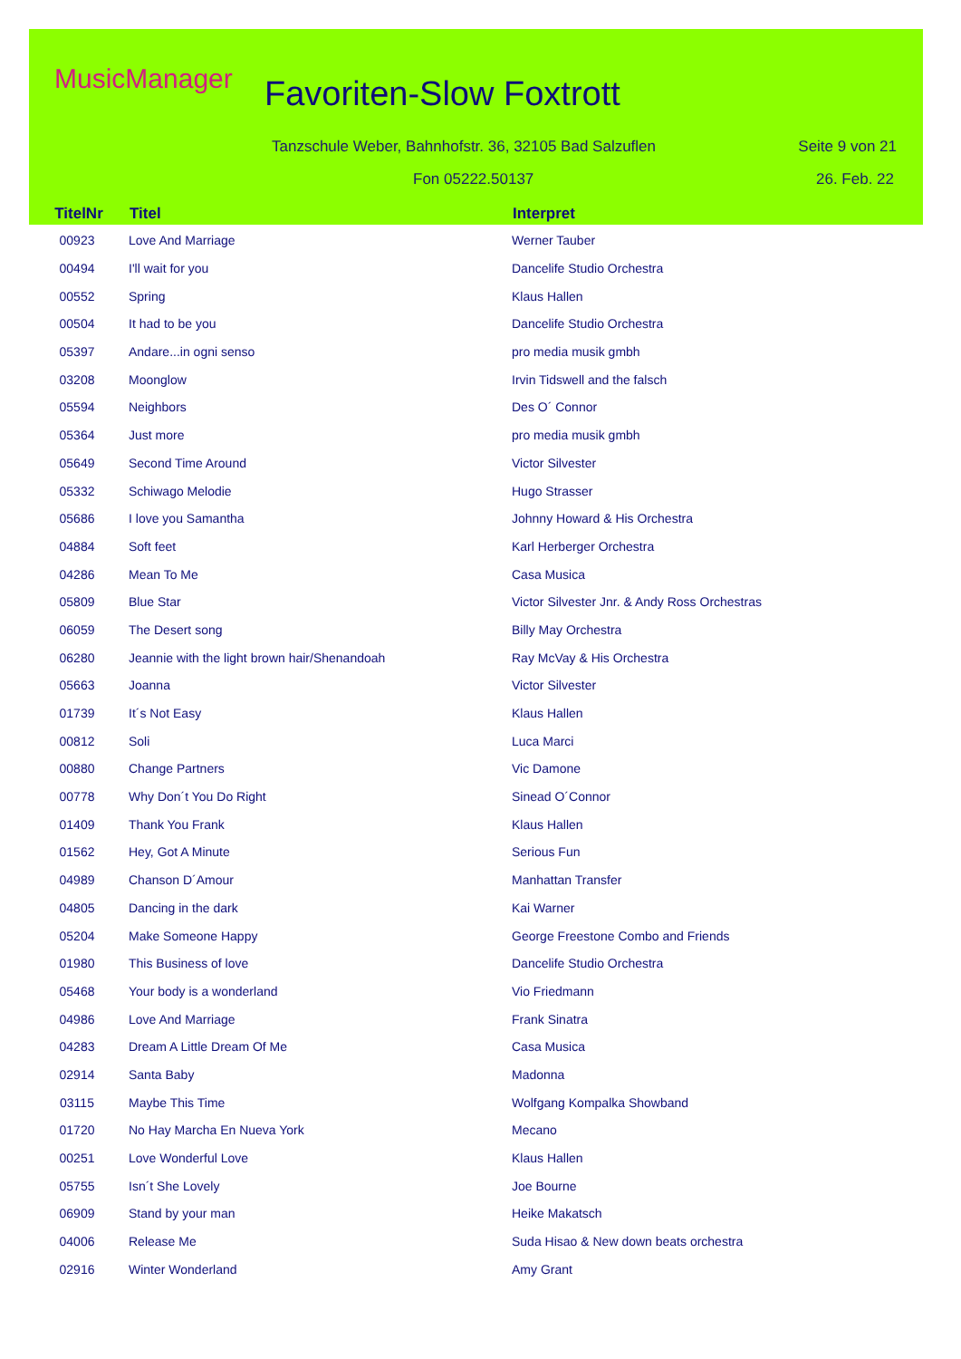MusicManager Favoriten-Slow Foxtrott
Tanzschule Weber, Bahnhofstr. 36, 32105 Bad Salzuflen
Seite 9 von 21
Fon 05222.50137 26. Feb. 22
| TitelNr | Titel | Interpret |
| --- | --- | --- |
| 00923 | Love And Marriage | Werner Tauber |
| 00494 | I'll wait for you | Dancelife Studio Orchestra |
| 00552 | Spring | Klaus Hallen |
| 00504 | It had to be you | Dancelife Studio Orchestra |
| 05397 | Andare...in ogni senso | pro media musik gmbh |
| 03208 | Moonglow | Irvin Tidswell and the falsch |
| 05594 | Neighbors | Des O´ Connor |
| 05364 | Just more | pro media musik gmbh |
| 05649 | Second Time Around | Victor Silvester |
| 05332 | Schiwago Melodie | Hugo Strasser |
| 05686 | I love you Samantha | Johnny Howard & His Orchestra |
| 04884 | Soft feet | Karl Herberger Orchestra |
| 04286 | Mean To Me | Casa Musica |
| 05809 | Blue Star | Victor Silvester Jnr. & Andy Ross Orchestras |
| 06059 | The Desert song | Billy May Orchestra |
| 06280 | Jeannie with the light brown hair/Shenandoah | Ray McVay & His Orchestra |
| 05663 | Joanna | Victor Silvester |
| 01739 | It´s Not Easy | Klaus Hallen |
| 00812 | Soli | Luca Marci |
| 00880 | Change Partners | Vic Damone |
| 00778 | Why Don´t You Do Right | Sinead O´Connor |
| 01409 | Thank You Frank | Klaus Hallen |
| 01562 | Hey, Got A Minute | Serious Fun |
| 04989 | Chanson D´Amour | Manhattan Transfer |
| 04805 | Dancing in the dark | Kai Warner |
| 05204 | Make Someone Happy | George Freestone Combo and Friends |
| 01980 | This Business of love | Dancelife Studio Orchestra |
| 05468 | Your body is a wonderland | Vio Friedmann |
| 04986 | Love And Marriage | Frank Sinatra |
| 04283 | Dream A Little Dream Of Me | Casa Musica |
| 02914 | Santa Baby | Madonna |
| 03115 | Maybe This Time | Wolfgang Kompalka Showband |
| 01720 | No Hay Marcha En Nueva York | Mecano |
| 00251 | Love Wonderful Love | Klaus Hallen |
| 05755 | Isn´t She Lovely | Joe Bourne |
| 06909 | Stand by your man | Heike Makatsch |
| 04006 | Release Me | Suda Hisao & New down beats orchestra |
| 02916 | Winter Wonderland | Amy Grant |